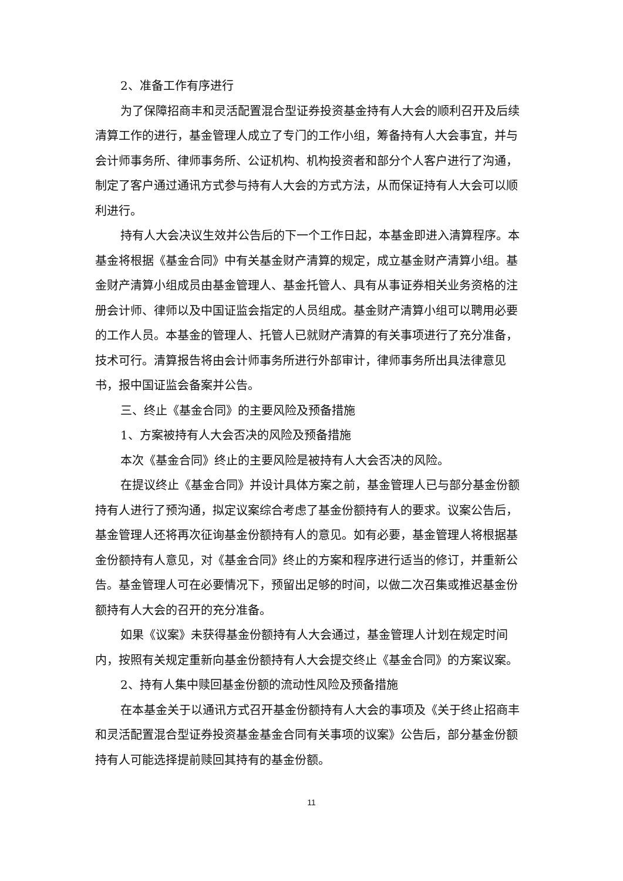2、准备工作有序进行
为了保障招商丰和灵活配置混合型证券投资基金持有人大会的顺利召开及后续清算工作的进行，基金管理人成立了专门的工作小组，筹备持有人大会事宜，并与会计师事务所、律师事务所、公证机构、机构投资者和部分个人客户进行了沟通，制定了客户通过通讯方式参与持有人大会的方式方法，从而保证持有人大会可以顺利进行。
持有人大会决议生效并公告后的下一个工作日起，本基金即进入清算程序。本基金将根据《基金合同》中有关基金财产清算的规定，成立基金财产清算小组。基金财产清算小组成员由基金管理人、基金托管人、具有从事证券相关业务资格的注册会计师、律师以及中国证监会指定的人员组成。基金财产清算小组可以聘用必要的工作人员。本基金的管理人、托管人已就财产清算的有关事项进行了充分准备，技术可行。清算报告将由会计师事务所进行外部审计，律师事务所出具法律意见书，报中国证监会备案并公告。
三、终止《基金合同》的主要风险及预备措施
1、方案被持有人大会否决的风险及预备措施
本次《基金合同》终止的主要风险是被持有人大会否决的风险。
在提议终止《基金合同》并设计具体方案之前，基金管理人已与部分基金份额持有人进行了预沟通，拟定议案综合考虑了基金份额持有人的要求。议案公告后，基金管理人还将再次征询基金份额持有人的意见。如有必要，基金管理人将根据基金份额持有人意见，对《基金合同》终止的方案和程序进行适当的修订，并重新公告。基金管理人可在必要情况下，预留出足够的时间，以做二次召集或推迟基金份额持有人大会的召开的充分准备。
如果《议案》未获得基金份额持有人大会通过，基金管理人计划在规定时间内，按照有关规定重新向基金份额持有人大会提交终止《基金合同》的方案议案。
2、持有人集中赎回基金份额的流动性风险及预备措施
在本基金关于以通讯方式召开基金份额持有人大会的事项及《关于终止招商丰和灵活配置混合型证券投资基金基金合同有关事项的议案》公告后，部分基金份额持有人可能选择提前赎回其持有的基金份额。
11